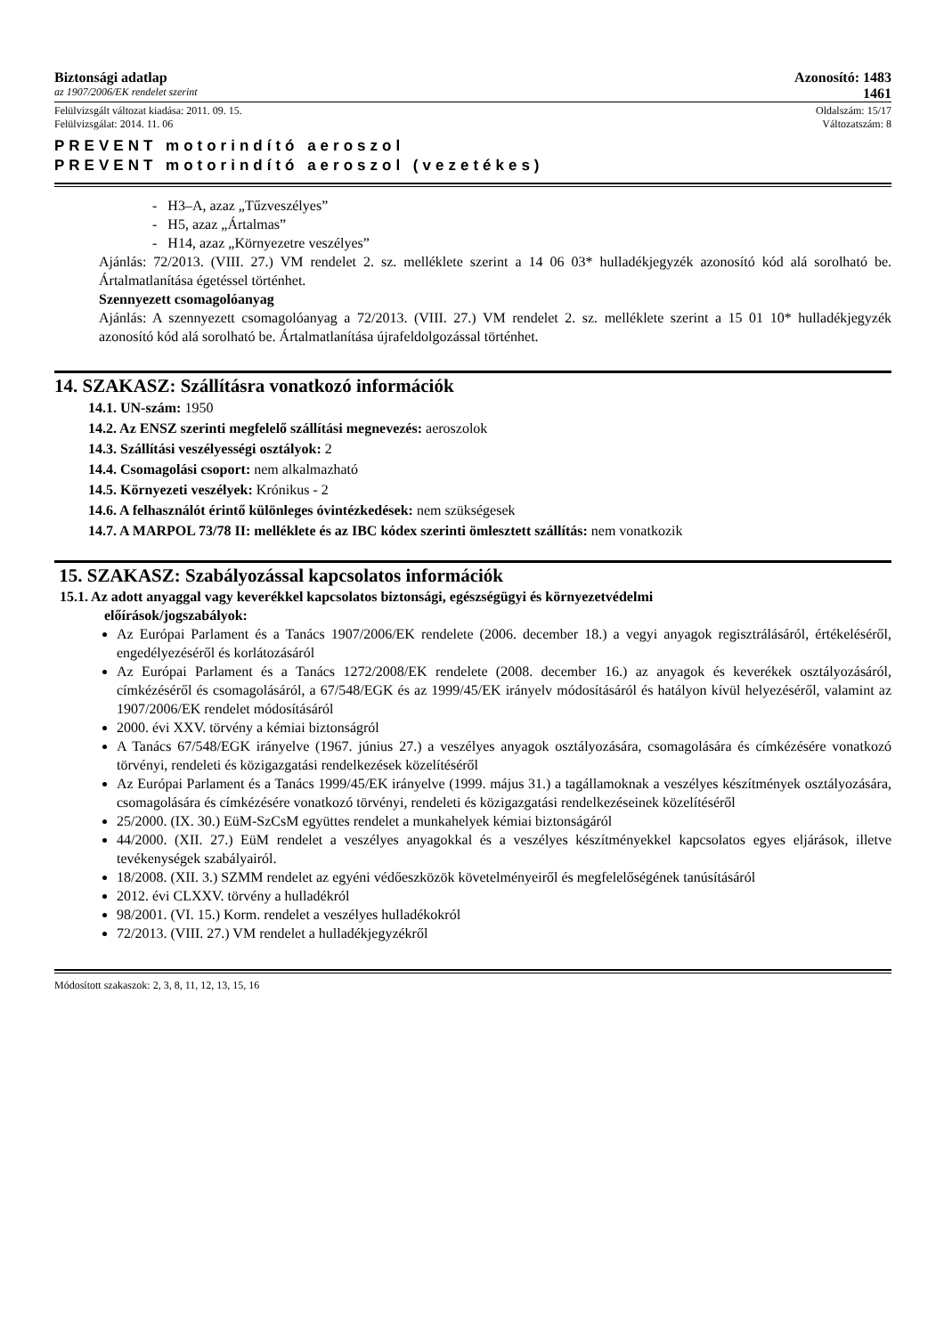Biztonsági adatlap Azonosító: 1483
az 1907/2006/EK rendelet szerint 1461
Felülvizsgált változat kiadása: 2011. 09. 15. Oldalszám: 15/17
Felülvizsgálat: 2014. 11. 06 Változatszám: 8
PREVENT motorindító aeroszol
PREVENT motorindító aeroszol (vezetékes)
- H3–A, azaz „Tűzveszélyes”
- H5, azaz „Ártalmas”
- H14, azaz „Környezetre veszélyes”
Ajánlás: 72/2013. (VIII. 27.) VM rendelet 2. sz. melléklete szerint a 14 06 03* hulladékjegyzék azonosító kód alá sorolható be. Ártalmatlanítása égetéssel történhet.
Szennyezett csomagolóanyag
Ajánlás: A szennyezett csomagolóanyag a 72/2013. (VIII. 27.) VM rendelet 2. sz. melléklete szerint a 15 01 10* hulladékjegyzék azonosító kód alá sorolható be. Ártalmatlanítása újrafeldolgozással történhet.
14. SZAKASZ: Szállításra vonatkozó információk
14.1. UN-szám: 1950
14.2. Az ENSZ szerinti megfelelő szállítási megnevezés: aeroszolok
14.3. Szállítási veszélyességi osztályok: 2
14.4. Csomagolási csoport: nem alkalmazható
14.5. Környezeti veszélyek: Krónikus - 2
14.6. A felhasználót érintő különleges óvintézkedések: nem szükségesek
14.7. A MARPOL 73/78 II: melléklete és az IBC kódex szerinti ömlesztett szállítás: nem vonatkozik
15. SZAKASZ: Szabályozással kapcsolatos információk
15.1. Az adott anyaggal vagy keverékkel kapcsolatos biztonsági, egészségügyi és környezetvédelmi
előírások/jogszabályok:
Az Európai Parlament és a Tanács 1907/2006/EK rendelete (2006. december 18.) a vegyi anyagok regisztrálásáról, értékeléséről, engedélyezéséről és korlátozásáról
Az Európai Parlament és a Tanács 1272/2008/EK rendelete (2008. december 16.) az anyagok és keverékek osztályozásáról, címkézéséről és csomagolásáról, a 67/548/EGK és az 1999/45/EK irányelv módosításáról és hatályon kívül helyezéséről, valamint az 1907/2006/EK rendelet módosításáról
2000. évi XXV. törvény a kémiai biztonságról
A Tanács 67/548/EGK irányelve (1967. június 27.) a veszélyes anyagok osztályozására, csomagolására és címkézésére vonatkozó törvényi, rendeleti és közigazgatási rendelkezések közelítéséről
Az Európai Parlament és a Tanács 1999/45/EK irányelve (1999. május 31.) a tagállamoknak a veszélyes készítmények osztályozására, csomagolására és címkézésére vonatkozó törvényi, rendeleti és közigazgatási rendelkezéseinek közelítéséről
25/2000. (IX. 30.) EüM-SzCsM együttes rendelet a munkahelyek kémiai biztonságáról
44/2000. (XII. 27.) EüM rendelet a veszélyes anyagokkal és a veszélyes készítményekkel kapcsolatos egyes eljárások, illetve tevékenységek szabályairól.
18/2008. (XII. 3.) SZMM rendelet az egyéni védőeszközök követelményeiről és megfelelőségének tanúsításáról
2012. évi CLXXV. törvény a hulladékról
98/2001. (VI. 15.) Korm. rendelet a veszélyes hulladékokról
72/2013. (VIII. 27.) VM rendelet a hulladékjegyzékről
Módosított szakaszok: 2, 3, 8, 11, 12, 13, 15, 16